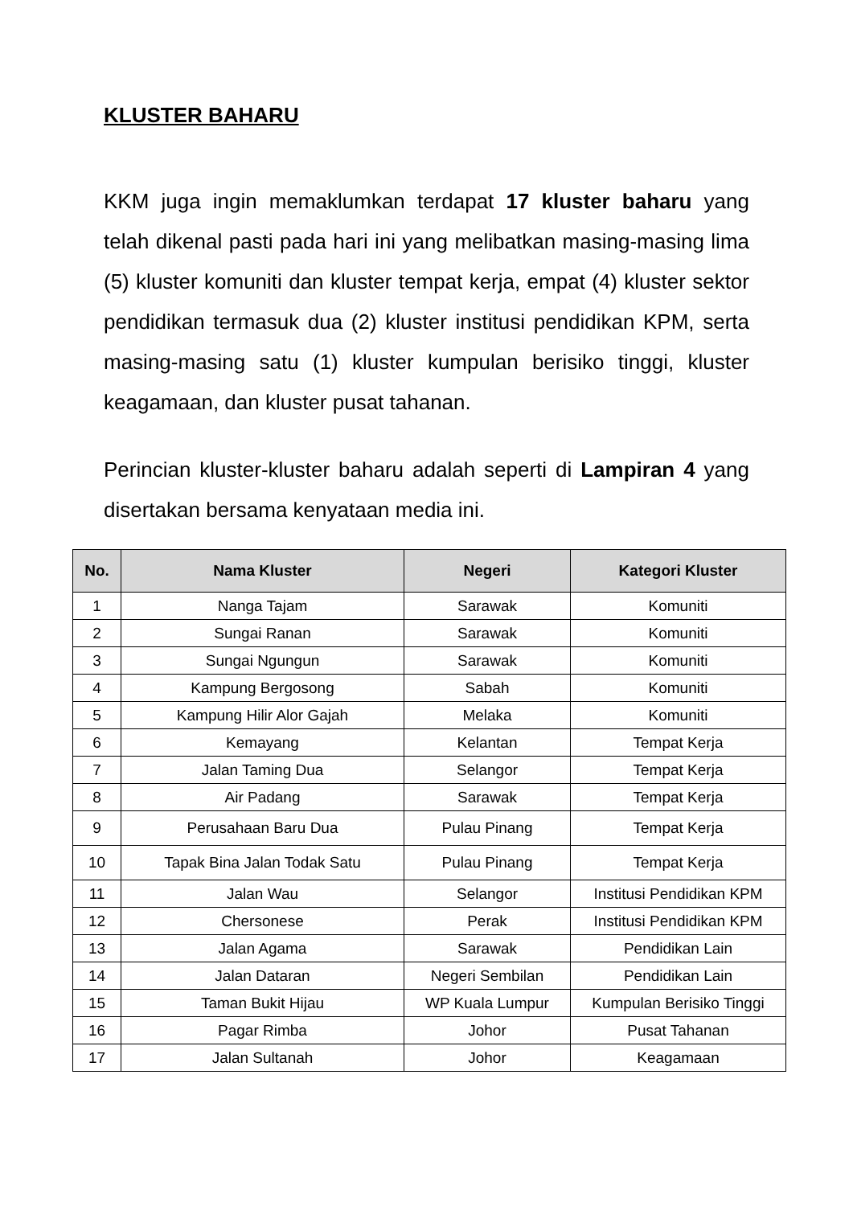KLUSTER BAHARU
KKM juga ingin memaklumkan terdapat 17 kluster baharu yang telah dikenal pasti pada hari ini yang melibatkan masing-masing lima (5) kluster komuniti dan kluster tempat kerja, empat (4) kluster sektor pendidikan termasuk dua (2) kluster institusi pendidikan KPM, serta masing-masing satu (1) kluster kumpulan berisiko tinggi, kluster keagamaan, dan kluster pusat tahanan.
Perincian kluster-kluster baharu adalah seperti di Lampiran 4 yang disertakan bersama kenyataan media ini.
| No. | Nama Kluster | Negeri | Kategori Kluster |
| --- | --- | --- | --- |
| 1 | Nanga Tajam | Sarawak | Komuniti |
| 2 | Sungai Ranan | Sarawak | Komuniti |
| 3 | Sungai Ngungun | Sarawak | Komuniti |
| 4 | Kampung Bergosong | Sabah | Komuniti |
| 5 | Kampung Hilir Alor Gajah | Melaka | Komuniti |
| 6 | Kemayang | Kelantan | Tempat Kerja |
| 7 | Jalan Taming Dua | Selangor | Tempat Kerja |
| 8 | Air Padang | Sarawak | Tempat Kerja |
| 9 | Perusahaan Baru Dua | Pulau Pinang | Tempat Kerja |
| 10 | Tapak Bina Jalan Todak Satu | Pulau Pinang | Tempat Kerja |
| 11 | Jalan Wau | Selangor | Institusi Pendidikan KPM |
| 12 | Chersonese | Perak | Institusi Pendidikan KPM |
| 13 | Jalan Agama | Sarawak | Pendidikan Lain |
| 14 | Jalan Dataran | Negeri Sembilan | Pendidikan Lain |
| 15 | Taman Bukit Hijau | WP Kuala Lumpur | Kumpulan Berisiko Tinggi |
| 16 | Pagar Rimba | Johor | Pusat Tahanan |
| 17 | Jalan Sultanah | Johor | Keagamaan |